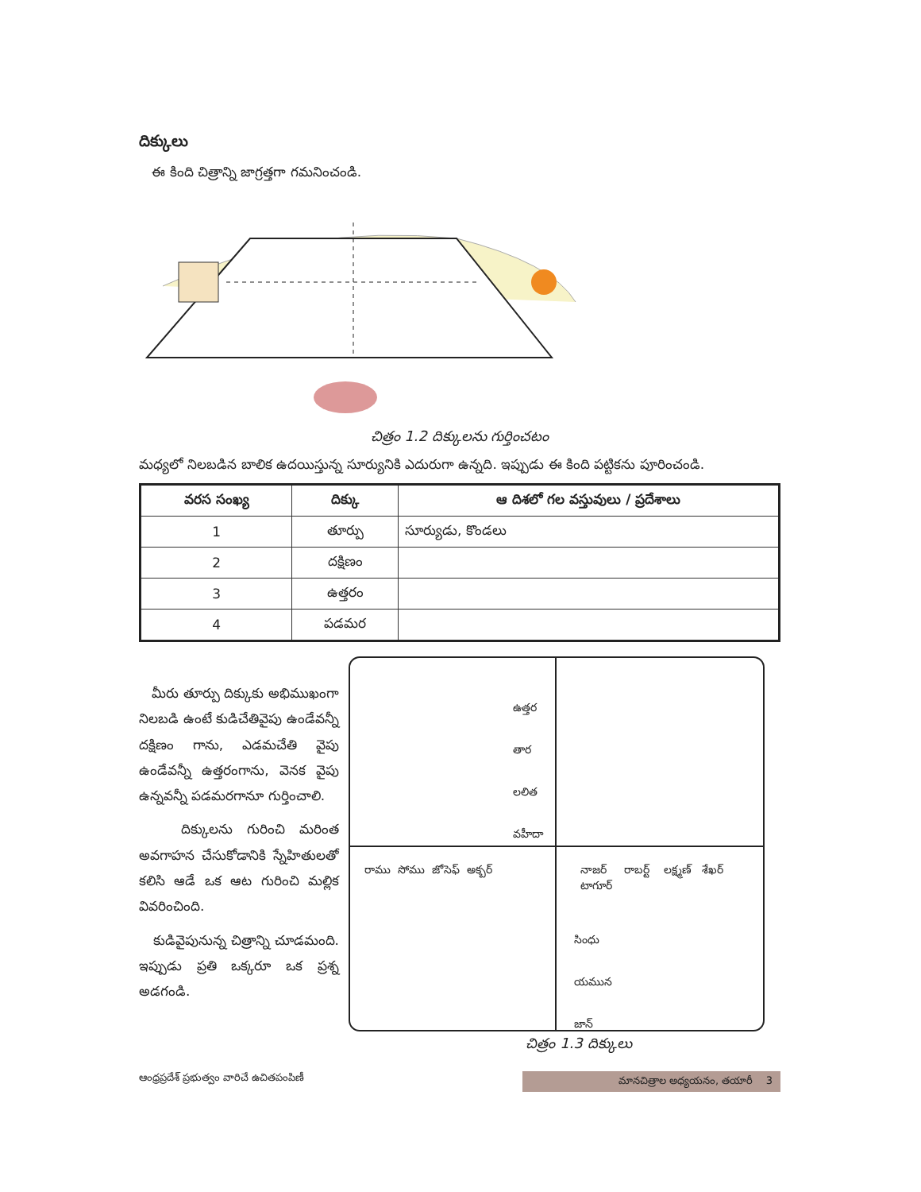దిక్కులు
ఈ కింది చిత్రాన్ని జాగ్రత్తగా గమనించండి.
చిత్రం 1.2 దిక్కులను గుర్తించటం
మధ్యలో నిలబడిన బాలిక ఉదయిస్తున్న సూర్యునికి ఎదురుగా ఉన్నది. ఇప్పుడు ఈ కింది పట్టికను పూరించండి.
| వరస సంఖ్య | దిక్కు | ఆ దిశలో గల వస్తువులు / ప్రదేశాలు |
| --- | --- | --- |
| 1 | తూర్పు | సూర్యుడు, కొండలు |
| 2 | దక్షిణం | |
| 3 | ఉత్తరం | |
| 4 | పడమర | |
మీరు తూర్పు దిక్కుకు అభిముఖంగా నిలబడి ఉంటే కుడిచేతివైపు ఉండేవన్నీ దక్షిణం గాను, ఎడమచేతి వైపు ఉండేవన్నీ ఉత్తరంగాను, వెనక వైపు ఉన్నవన్నీ పడమరగానూ గుర్తించాలి.
దిక్కులను గురించి మరింత అవగాహన చేసుకోడానికి స్నేహితులతో కలిసి ఆడే ఒక ఆట గురించి మల్లిక వివరించింది.
కుడివైపునున్న చిత్రాన్ని చూడమంది. ఇప్పుడు ప్రతి ఒక్కరూ ఒక ప్రశ్న అడగండి.
ఉత్తర
తార
లలిత
వహీదా
రాము సోము జోసెఫ్ అక్బర్
నాజర్
టాగూర్
రాబర్ట్ లక్ష్మణ్ శేఖర్
సింధు
యమున
జాన్
చిత్రం 1.3 దిక్కులు
ఆంధ్రప్రదేశ్ ప్రభుత్వం వారిచే ఉచితపంపిణీ మానచిత్రాల అధ్యయనం, తయారీ 3